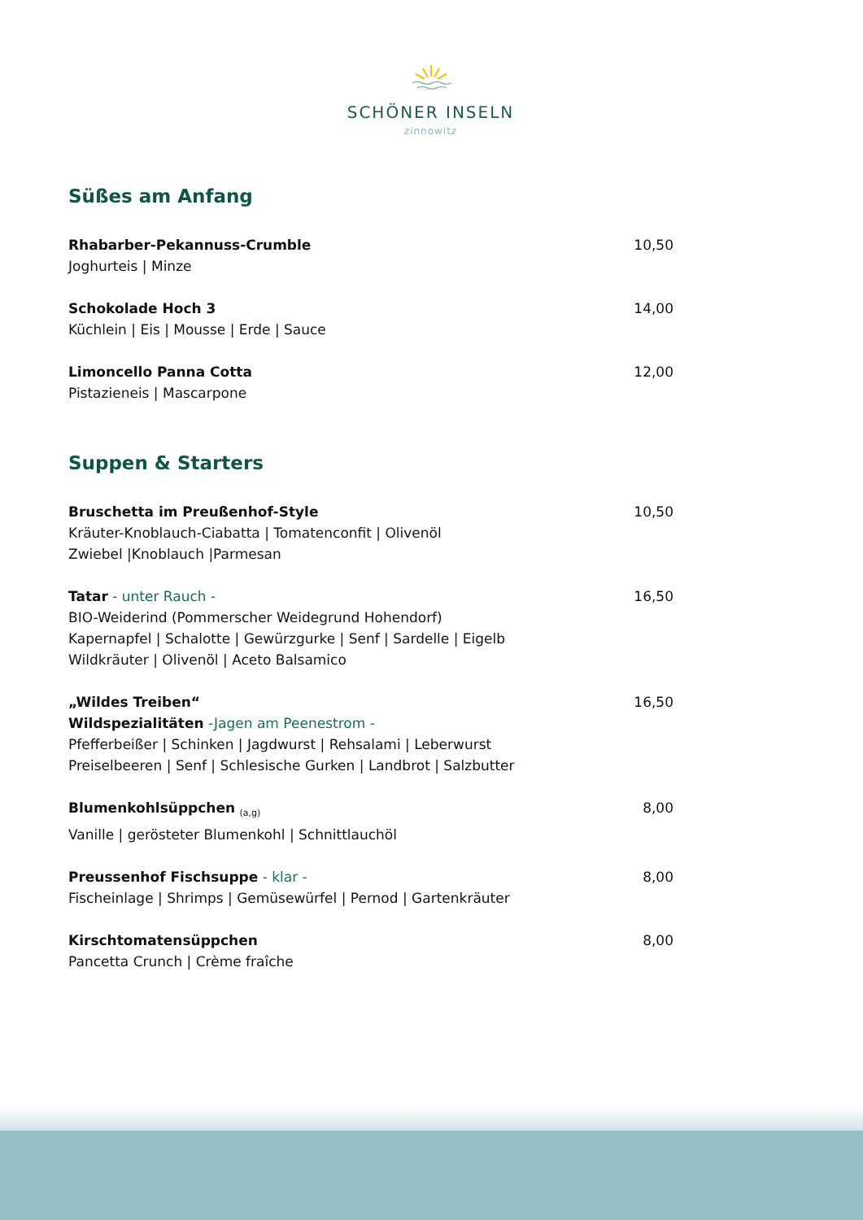SCHÖNER INSELN
zinnowitz
Süßes am Anfang
Rhabarber-Pekannuss-Crumble
Joghurteis | Minze
10,50
Schokolade Hoch 3
Küchlein | Eis | Mousse | Erde | Sauce
14,00
Limoncello Panna Cotta
Pistazieneis | Mascarpone
12,00
Suppen & Starters
Bruschetta im Preußenhof-Style
Kräuter-Knoblauch-Ciabatta | Tomatenconfit | Olivenöl
Zwiebel |Knoblauch |Parmesan
10,50
Tatar - unter Rauch -
BIO-Weiderind (Pommerscher Weidegrund Hohendorf)
Kapernapfel | Schalotte | Gewürzgurke | Senf | Sardelle | Eigelb
Wildkräuter | Olivenöl | Aceto Balsamico
16,50
„Wildes Treiben“
Wildspezialitäten -Jagen am Peenestrom -
Pfefferbeißer | Schinken | Jagdwurst | Rehsalami | Leberwurst
Preiselbeeren | Senf | Schlesische Gurken | Landbrot | Salzbutter
16,50
Blumenkohlsüppchen <sub>(a,g)</sub>
Vanille | gerösteter Blumenkohl | Schnittlauchöl
8,00
Preussenhof Fischsuppe - klar -
Fischeinlage | Shrimps | Gemüsewürfel | Pernod | Gartenkräuter
8,00
Kirschtomatensüppchen
Pancetta Crunch | Crème fraîche
8,00